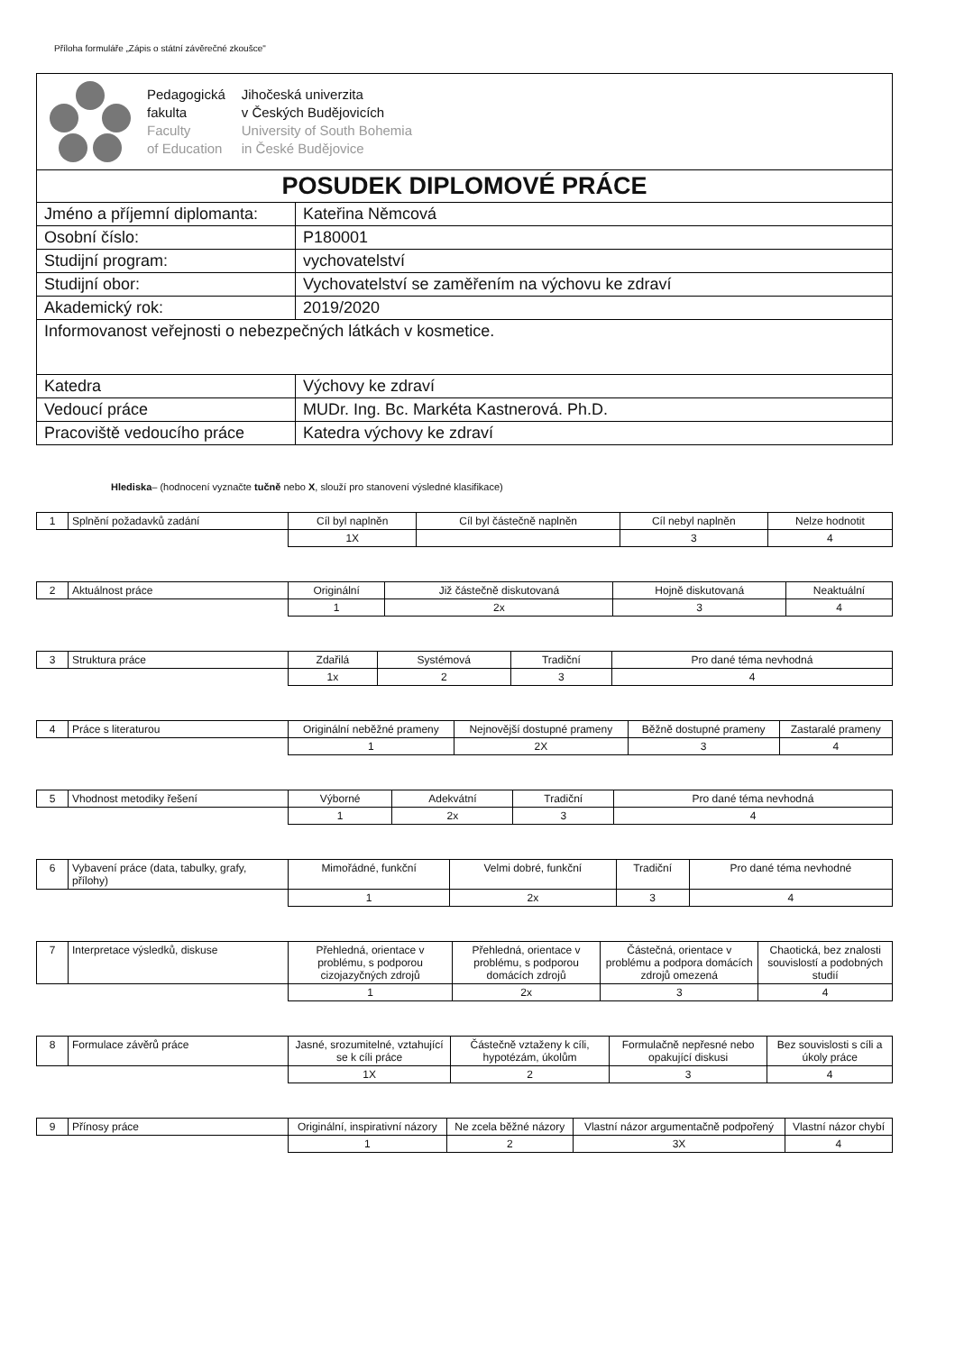Příloha formuláře „Zápis o státní závěrečné zkoušce"
| Pedagogická fakulta Faculty of Education Jihočeská univerzita v Českých Budějovicích University of South Bohemia in České Budějovice | |
| POSUDEK DIPLOMOVÉ PRÁCE | |
| Jméno a příjemní diplomanta: | Kateřina Němcová |
| Osobní číslo: | P180001 |
| Studijní program: | vychovatelství |
| Studijní obor: | Vychovatelství se zaměřením na výchovu ke zdraví |
| Akademický rok: | 2019/2020 |
| Informovanost veřejnosti o nebezpečných látkách v kosmetice. | |
| Katedra | Výchovy ke zdraví |
| Vedoucí práce | MUDr. Ing. Bc. Markéta Kastnerová. Ph.D. |
| Pracoviště vedoucího práce | Katedra výchovy ke zdraví |
Hlediska– (hodnocení vyznačte tučně nebo X, slouží pro stanovení výsledné klasifikace)
| 1 | Splnění požadavků zadání | Cíl byl naplněn | Cíl byl částečně naplněn | Cíl nebyl naplněn | Nelze hodnotit |
| | | 1X | | 3 | 4 |
| 2 | Aktuálnost práce | Originální | Již částečně diskutovaná | Hojně diskutovaná | Neaktuální |
| | | 1 | 2x | 3 | 4 |
| 3 | Struktura práce | Zdařilá | Systémová | Tradiční | Pro dané téma nevhodná |
| | | 1x | 2 | 3 | 4 |
| 4 | Práce s literaturou | Originální neběžné prameny | Nejnovější dostupné prameny | Běžně dostupné prameny | Zastaralé prameny |
| | | 1 | 2X | 3 | 4 |
| 5 | Vhodnost metodiky řešení | Výborné | Adekvátní | Tradiční | Pro dané téma nevhodná |
| | | 1 | 2x | 3 | 4 |
| 6 | Vybavení práce (data, tabulky, grafy, přílohy) | Mimořádné, funkční | Velmi dobré, funkční | Tradiční | Pro dané téma nevhodné |
| | | 1 | 2x | 3 | 4 |
| 7 | Interpretace výsledků, diskuse | Přehledná, orientace v problému, s podporou cizojazyčných zdrojů | Přehledná, orientace v problému, s podporou domácích zdrojů | Částečná, orientace v problému a podpora domácích zdrojů omezená | Chaotická, bez znalosti souvislostí a podobných studií |
| | | 1 | 2x | 3 | 4 |
| 8 | Formulace závěrů práce | Jasné, srozumitelné, vztahující se k cíli práce | Částečně vztaženy k cíli, hypotézám, úkolům | Formulačně nepřesné nebo opakující diskusi | Bez souvislosti s cíli a úkoly práce |
| | | 1X | 2 | 3 | 4 |
| 9 | Přínosy práce | Originální, inspirativní názory | Ne zcela běžné názory | Vlastní názor argumentačně podpořený | Vlastní názor chybí |
| | | 1 | 2 | 3X | 4 |